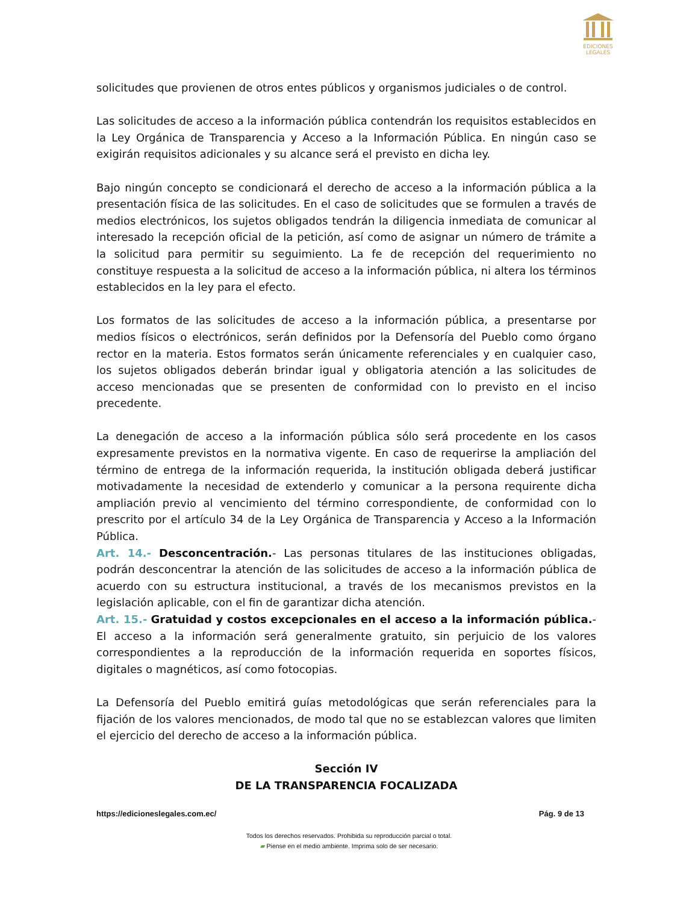EDICIONES
LEGALES
solicitudes que provienen de otros entes públicos y organismos judiciales o de control.
Las solicitudes de acceso a la información pública contendrán los requisitos establecidos en la Ley Orgánica de Transparencia y Acceso a la Información Pública. En ningún caso se exigirán requisitos adicionales y su alcance será el previsto en dicha ley.
Bajo ningún concepto se condicionará el derecho de acceso a la información pública a la presentación física de las solicitudes. En el caso de solicitudes que se formulen a través de medios electrónicos, los sujetos obligados tendrán la diligencia inmediata de comunicar al interesado la recepción oficial de la petición, así como de asignar un número de trámite a la solicitud para permitir su seguimiento. La fe de recepción del requerimiento no constituye respuesta a la solicitud de acceso a la información pública, ni altera los términos establecidos en la ley para el efecto.
Los formatos de las solicitudes de acceso a la información pública, a presentarse por medios físicos o electrónicos, serán definidos por la Defensoría del Pueblo como órgano rector en la materia. Estos formatos serán únicamente referenciales y en cualquier caso, los sujetos obligados deberán brindar igual y obligatoria atención a las solicitudes de acceso mencionadas que se presenten de conformidad con lo previsto en el inciso precedente.
La denegación de acceso a la información pública sólo será procedente en los casos expresamente previstos en la normativa vigente. En caso de requerirse la ampliación del término de entrega de la información requerida, la institución obligada deberá justificar motivadamente la necesidad de extenderlo y comunicar a la persona requirente dicha ampliación previo al vencimiento del término correspondiente, de conformidad con lo prescrito por el artículo 34 de la Ley Orgánica de Transparencia y Acceso a la Información Pública.
Art. 14.- Desconcentración.- Las personas titulares de las instituciones obligadas, podrán desconcentrar la atención de las solicitudes de acceso a la información pública de acuerdo con su estructura institucional, a través de los mecanismos previstos en la legislación aplicable, con el fin de garantizar dicha atención.
Art. 15.- Gratuidad y costos excepcionales en el acceso a la información pública.- El acceso a la información será generalmente gratuito, sin perjuicio de los valores correspondientes a la reproducción de la información requerida en soportes físicos, digitales o magnéticos, así como fotocopias.
La Defensoría del Pueblo emitirá guías metodológicas que serán referenciales para la fijación de los valores mencionados, de modo tal que no se establezcan valores que limiten el ejercicio del derecho de acceso a la información pública.
Sección IV
DE LA TRANSPARENCIA FOCALIZADA
https://edicioneslegales.com.ec/ Pág. 9 de 13
Todos los derechos reservados. Prohibida su reproducción parcial o total.
▰ Piense en el medio ambiente. Imprima solo de ser necesario.